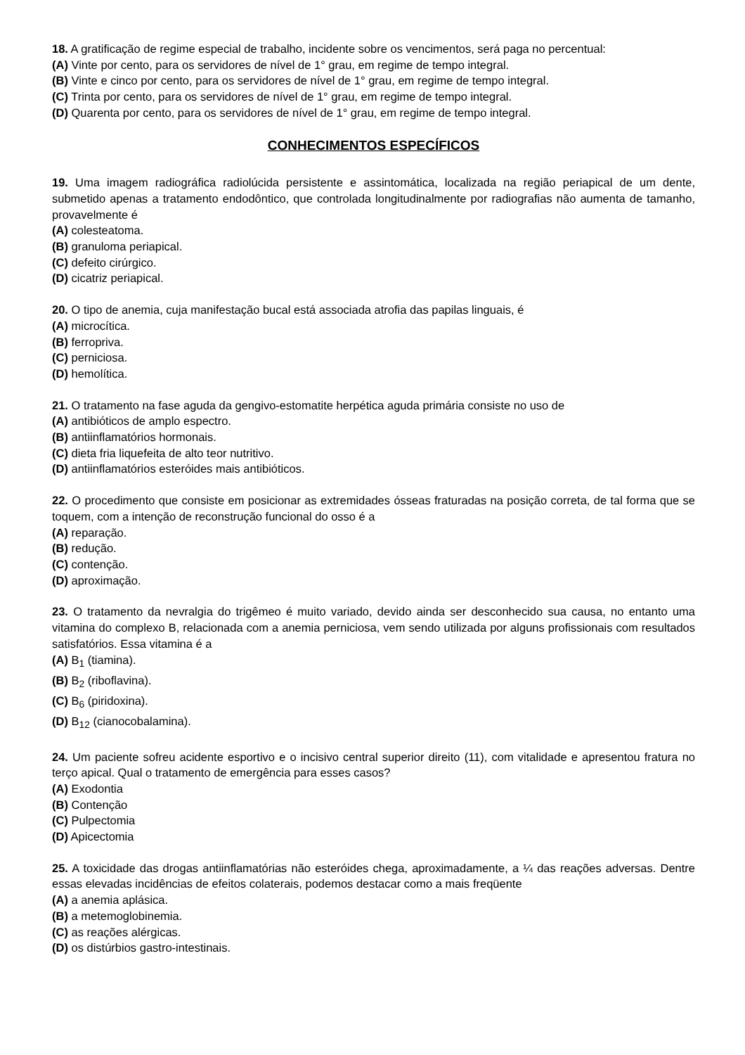18. A gratificação de regime especial de trabalho, incidente sobre os vencimentos, será paga no percentual:
(A) Vinte por cento, para os servidores de nível de 1° grau, em regime de tempo integral.
(B) Vinte e cinco por cento, para os servidores de nível de 1° grau, em regime de tempo integral.
(C) Trinta por cento, para os servidores de nível de 1° grau, em regime de tempo integral.
(D) Quarenta por cento, para os servidores de nível de 1° grau, em regime de tempo integral.
CONHECIMENTOS ESPECÍFICOS
19. Uma imagem radiográfica radiolúcida persistente e assintomática, localizada na região periapical de um dente, submetido apenas a tratamento endodôntico, que controlada longitudinalmente por radiografias não aumenta de tamanho, provavelmente é
(A) colesteatoma.
(B) granuloma periapical.
(C) defeito cirúrgico.
(D) cicatriz periapical.
20. O tipo de anemia, cuja manifestação bucal está associada atrofia das papilas linguais, é
(A) microcítica.
(B) ferropriva.
(C) perniciosa.
(D) hemolítica.
21. O tratamento na fase aguda da gengivo-estomatite herpética aguda primária consiste no uso de
(A) antibióticos de amplo espectro.
(B) antiinflamatórios hormonais.
(C) dieta fria liquefeita de alto teor nutritivo.
(D) antiinflamatórios esteróides mais antibióticos.
22. O procedimento que consiste em posicionar as extremidades ósseas fraturadas na posição correta, de tal forma que se toquem, com a intenção de reconstrução funcional do osso é a
(A) reparação.
(B) redução.
(C) contenção.
(D) aproximação.
23. O tratamento da nevralgia do trigêmeo é muito variado, devido ainda ser desconhecido sua causa, no entanto uma vitamina do complexo B, relacionada com a anemia perniciosa, vem sendo utilizada por alguns profissionais com resultados satisfatórios. Essa vitamina é a
(A) B<sub>1</sub> (tiamina).
(B) B<sub>2</sub> (riboflavina).
(C) B<sub>6</sub> (piridoxina).
(D) B<sub>12</sub> (cianocobalamina).
24. Um paciente sofreu acidente esportivo e o incisivo central superior direito (11), com vitalidade e apresentou fratura no terço apical. Qual o tratamento de emergência para esses casos?
(A) Exodontia
(B) Contenção
(C) Pulpectomia
(D) Apicectomia
25. A toxicidade das drogas antiinflamatórias não esteróides chega, aproximadamente, a ¼ das reações adversas. Dentre essas elevadas incidências de efeitos colaterais, podemos destacar como a mais freqüente
(A) a anemia aplásica.
(B) a metemoglobinemia.
(C) as reações alérgicas.
(D) os distúrbios gastro-intestinais.